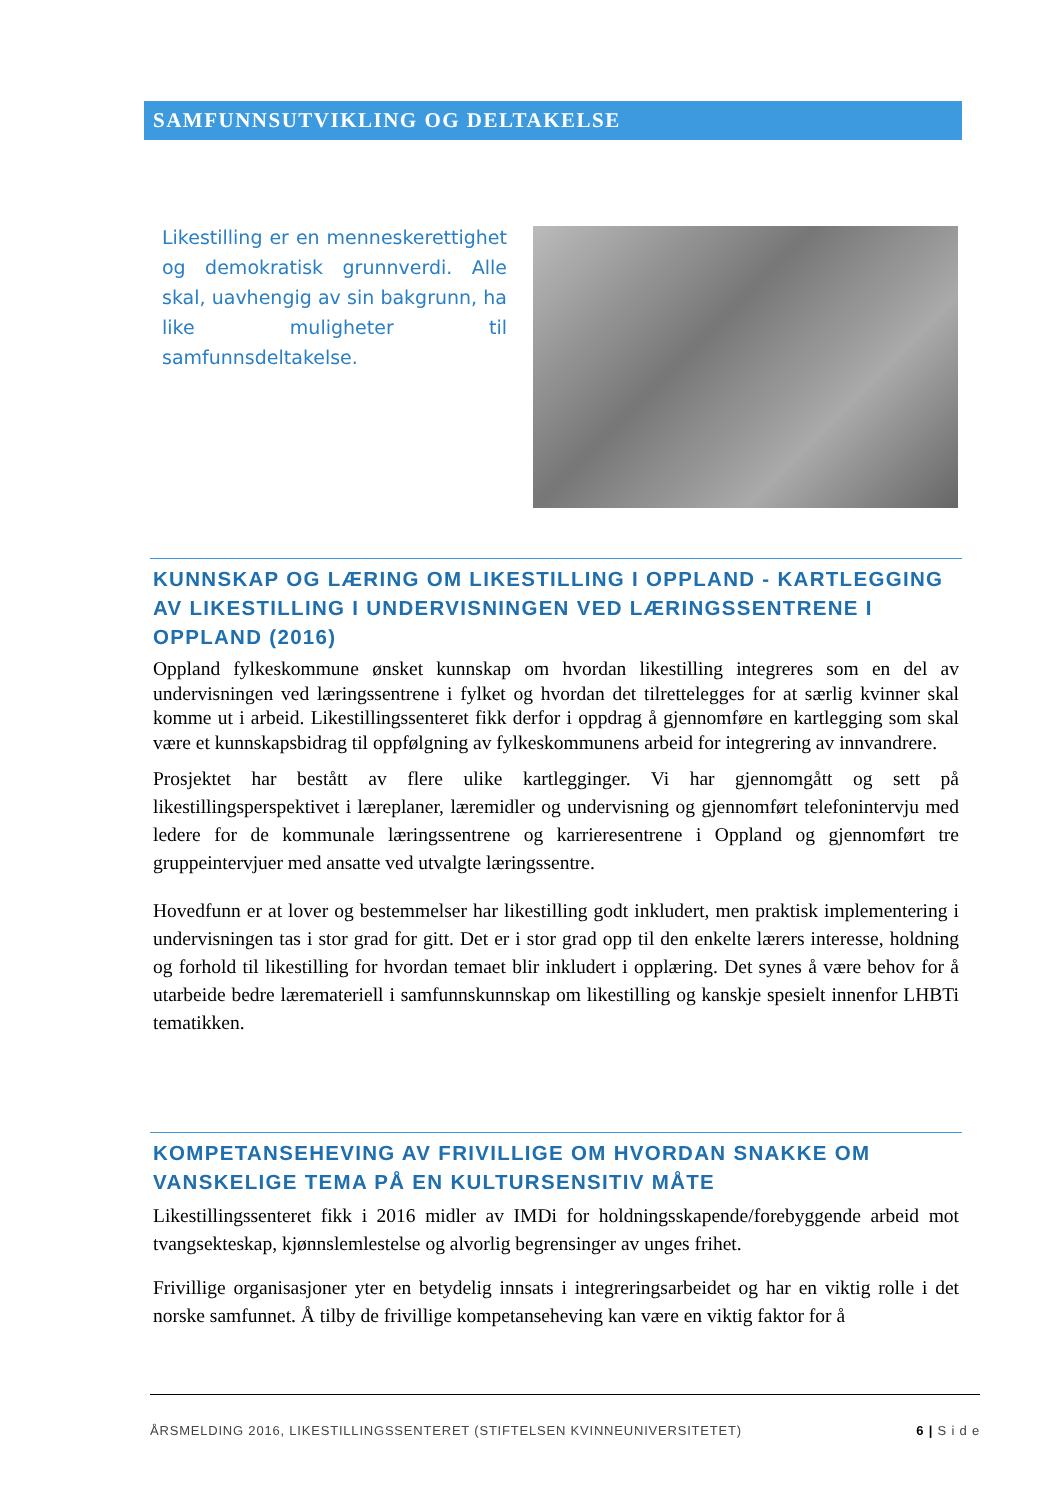SAMFUNNSUTVIKLING OG DELTAKELSE
Likestilling er en menneskerettighet og demokratisk grunnverdi. Alle skal, uavhengig av sin bakgrunn, ha like muligheter til samfunnsdeltakelse.
KUNNSKAP OG LÆRING OM LIKESTILLING I OPPLAND - KARTLEGGING AV LIKESTILLING I UNDERVISNINGEN VED LÆRINGSSENTRENE I OPPLAND (2016)
Oppland fylkeskommune ønsket kunnskap om hvordan likestilling integreres som en del av undervisningen ved læringssentrene i fylket og hvordan det tilrettelegges for at særlig kvinner skal komme ut i arbeid. Likestillingssenteret fikk derfor i oppdrag å gjennomføre en kartlegging som skal være et kunnskapsbidrag til oppfølgning av fylkeskommunens arbeid for integrering av innvandrere.
Prosjektet har bestått av flere ulike kartlegginger. Vi har gjennomgått og sett på likestillingsperspektivet i læreplaner, læremidler og undervisning og gjennomført telefonintervju med ledere for de kommunale læringssentrene og karrieresentrene i Oppland og gjennomført tre gruppeintervjuer med ansatte ved utvalgte læringssentre.
Hovedfunn er at lover og bestemmelser har likestilling godt inkludert, men praktisk implementering i undervisningen tas i stor grad for gitt. Det er i stor grad opp til den enkelte lærers interesse, holdning og forhold til likestilling for hvordan temaet blir inkludert i opplæring. Det synes å være behov for å utarbeide bedre læremateriell i samfunnskunnskap om likestilling og kanskje spesielt innenfor LHBTi tematikken.
KOMPETANSEHEVING AV FRIVILLIGE OM HVORDAN SNAKKE OM VANSKELIGE TEMA PÅ EN KULTURSENSITIV MÅTE
Likestillingssenteret fikk i 2016 midler av IMDi for holdningsskapende/forebyggende arbeid mot tvangsekteskap, kjønnslemlestelse og alvorlig begrensinger av unges frihet.
Frivillige organisasjoner yter en betydelig innsats i integreringsarbeidet og har en viktig rolle i det norske samfunnet. Å tilby de frivillige kompetanseheving kan være en viktig faktor for å
ÅRSMELDING 2016, LIKESTILLINGSSENTERET (STIFTELSEN KVINNEUNIVERSITETET) 6 | S i d e